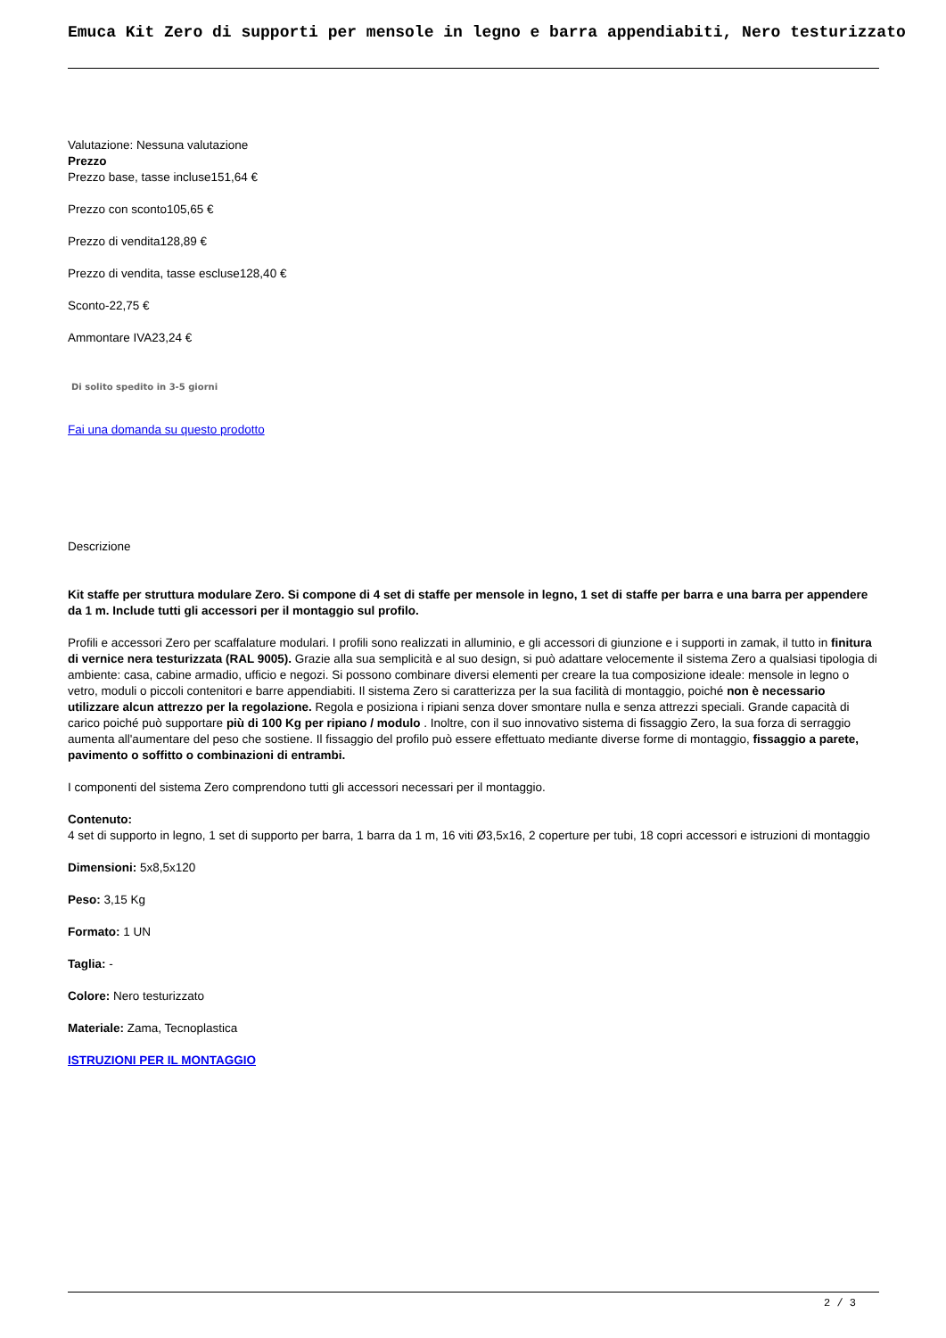Emuca Kit Zero di supporti per mensole in legno e barra appendiabiti, Nero testurizzato
Valutazione: Nessuna valutazione
Prezzo
Prezzo base, tasse incluse151,64 €
Prezzo con sconto105,65 €
Prezzo di vendita128,89 €
Prezzo di vendita, tasse escluse128,40 €
Sconto-22,75 €
Ammontare IVA23,24 €
Di solito spedito in 3-5 giorni
Fai una domanda su questo prodotto
Descrizione
Kit staffe per struttura modulare Zero. Si compone di 4 set di staffe per mensole in legno, 1 set di staffe per barra e una barra per appendere da 1 m. Include tutti gli accessori per il montaggio sul profilo.
Profili e accessori Zero per scaffalature modulari. I profili sono realizzati in alluminio, e gli accessori di giunzione e i supporti in zamak, il tutto in finitura di vernice nera testurizzata (RAL 9005). Grazie alla sua semplicità e al suo design, si può adattare velocemente il sistema Zero a qualsiasi tipologia di ambiente: casa, cabine armadio, ufficio e negozi. Si possono combinare diversi elementi per creare la tua composizione ideale: mensole in legno o vetro, moduli o piccoli contenitori e barre appendiabiti. Il sistema Zero si caratterizza per la sua facilità di montaggio, poiché non è necessario utilizzare alcun attrezzo per la regolazione. Regola e posiziona i ripiani senza dover smontare nulla e senza attrezzi speciali. Grande capacità di carico poiché può supportare più di 100 Kg per ripiano / modulo . Inoltre, con il suo innovativo sistema di fissaggio Zero, la sua forza di serraggio aumenta all'aumentare del peso che sostiene. Il fissaggio del profilo può essere effettuato mediante diverse forme di montaggio, fissaggio a parete, pavimento o soffitto o combinazioni di entrambi.
I componenti del sistema Zero comprendono tutti gli accessori necessari per il montaggio.
Contenuto:
4 set di supporto in legno, 1 set di supporto per barra, 1 barra da 1 m, 16 viti Ø3,5x16, 2 coperture per tubi, 18 copri accessori e istruzioni di montaggio
Dimensioni: 5x8,5x120
Peso: 3,15 Kg
Formato: 1 UN
Taglia: -
Colore: Nero testurizzato
Materiale: Zama, Tecnoplastica
ISTRUZIONI PER IL MONTAGGIO
2 / 3